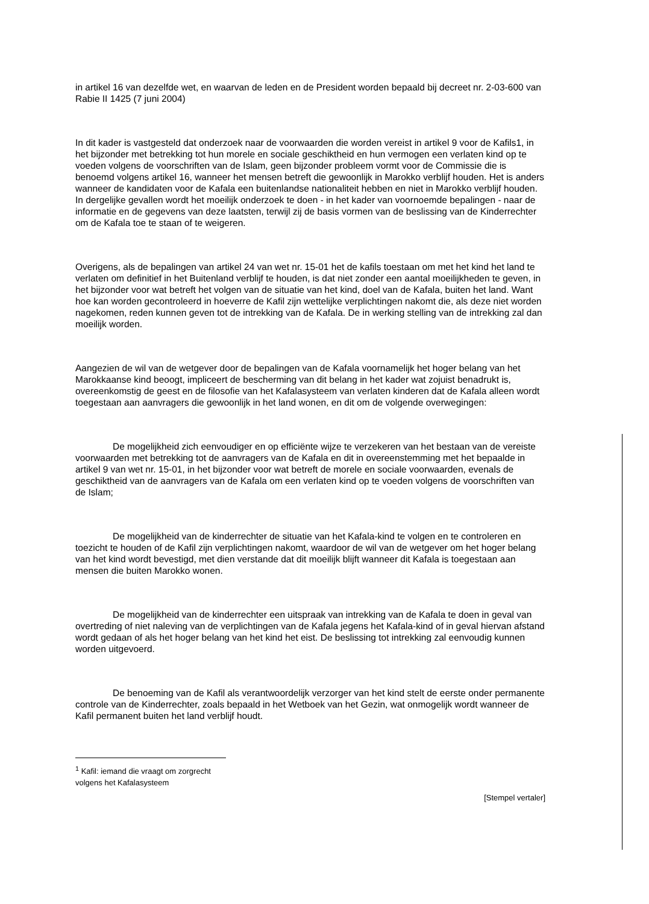in artikel 16 van dezelfde wet, en waarvan de leden en de President worden bepaald bij decreet nr. 2-03-600 van Rabie II 1425 (7 juni 2004)
In dit kader is vastgesteld dat onderzoek naar de voorwaarden die worden vereist in artikel 9 voor de Kafils1, in het bijzonder met betrekking tot hun morele en sociale geschiktheid en hun vermogen een verlaten kind op te voeden volgens de voorschriften van de Islam, geen bijzonder probleem vormt voor de Commissie die is benoemd volgens artikel 16, wanneer het mensen betreft die gewoonlijk in Marokko verblijf houden. Het is anders wanneer de kandidaten voor de Kafala een buitenlandse nationaliteit hebben en niet in Marokko verblijf houden. In dergelijke gevallen wordt het moeilijk onderzoek te doen - in het kader van voornoemde bepalingen - naar de informatie en de gegevens van deze laatsten, terwijl zij de basis vormen van de beslissing van de Kinderrechter om de Kafala toe te staan of te weigeren.
Overigens, als de bepalingen van artikel 24 van wet nr. 15-01 het de kafils toestaan om met het kind het land te verlaten om definitief in het Buitenland verblijf te houden, is dat niet zonder een aantal moeilijkheden te geven, in het bijzonder voor wat betreft het volgen van de situatie van het kind, doel van de Kafala, buiten het land. Want hoe kan worden gecontroleerd in hoeverre de Kafil zijn wettelijke verplichtingen nakomt die, als deze niet worden nagekomen, reden kunnen geven tot de intrekking van de Kafala. De in werking stelling van de intrekking zal dan moeilijk worden.
Aangezien de wil van de wetgever door de bepalingen van de Kafala voornamelijk het hoger belang van het Marokkaanse kind beoogt, impliceert de bescherming van dit belang in het kader wat zojuist benadrukt is, overeenkomstig de geest en de filosofie van het Kafalasysteem van verlaten kinderen dat de Kafala alleen wordt toegestaan aan aanvragers die gewoonlijk in het land wonen, en dit om de volgende overwegingen:
De mogelijkheid zich eenvoudiger en op efficiënte wijze te verzekeren van het bestaan van de vereiste voorwaarden met betrekking tot de aanvragers van de Kafala en dit in overeenstemming met het bepaalde in artikel 9 van wet nr. 15-01, in het bijzonder voor wat betreft de morele en sociale voorwaarden, evenals de geschiktheid van de aanvragers van de Kafala om een verlaten kind op te voeden volgens de voorschriften van de Islam;
De mogelijkheid van de kinderrechter de situatie van het Kafala-kind te volgen en te controleren en toezicht te houden of de Kafil zijn verplichtingen nakomt, waardoor de wil van de wetgever om het hoger belang van het kind wordt bevestigd, met dien verstande dat dit moeilijk blijft wanneer dit Kafala is toegestaan aan mensen die buiten Marokko wonen.
De mogelijkheid van de kinderrechter een uitspraak van intrekking van de Kafala te doen in geval van overtreding of niet naleving van de verplichtingen van de Kafala jegens het Kafala-kind of in geval hiervan afstand wordt gedaan of als het hoger belang van het kind het eist. De beslissing tot intrekking zal eenvoudig kunnen worden uitgevoerd.
De benoeming van de Kafil als verantwoordelijk verzorger van het kind stelt de eerste onder permanente controle van de Kinderrechter, zoals bepaald in het Wetboek van het Gezin, wat onmogelijk wordt wanneer de Kafil permanent buiten het land verblijf houdt.
<sup>1</sup> Kafil: iemand die vraagt om zorgrecht volgens het Kafalasysteem
[Stempel vertaler]